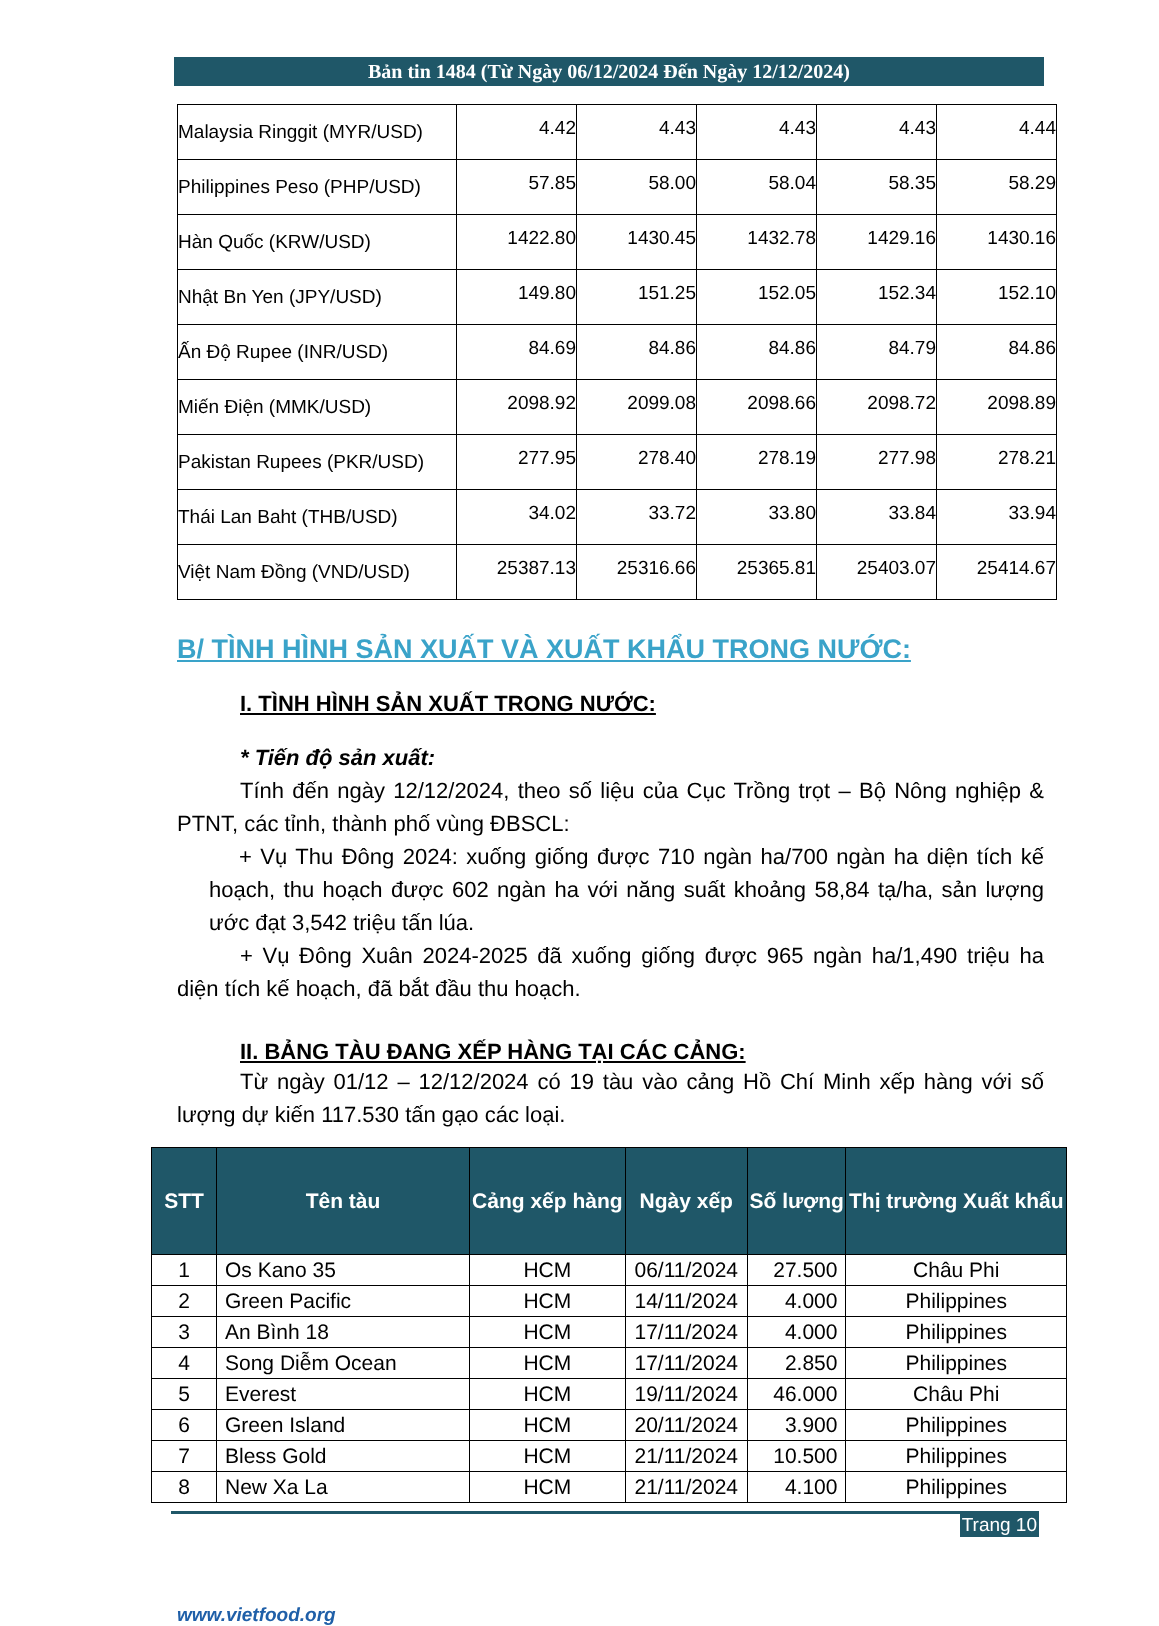Bản tin 1484 (Từ Ngày 06/12/2024 Đến Ngày 12/12/2024)
| Malaysia Ringgit (MYR/USD) | 4.42 | 4.43 | 4.43 | 4.43 | 4.44 |
| Philippines Peso (PHP/USD) | 57.85 | 58.00 | 58.04 | 58.35 | 58.29 |
| Hàn Quốc (KRW/USD) | 1422.80 | 1430.45 | 1432.78 | 1429.16 | 1430.16 |
| Nhật Bn Yen (JPY/USD) | 149.80 | 151.25 | 152.05 | 152.34 | 152.10 |
| Ấn Độ Rupee (INR/USD) | 84.69 | 84.86 | 84.86 | 84.79 | 84.86 |
| Miến Điện (MMK/USD) | 2098.92 | 2099.08 | 2098.66 | 2098.72 | 2098.89 |
| Pakistan Rupees (PKR/USD) | 277.95 | 278.40 | 278.19 | 277.98 | 278.21 |
| Thái Lan Baht (THB/USD) | 34.02 | 33.72 | 33.80 | 33.84 | 33.94 |
| Việt Nam Đồng (VND/USD) | 25387.13 | 25316.66 | 25365.81 | 25403.07 | 25414.67 |
B/ TÌNH HÌNH SẢN XUẤT VÀ XUẤT KHẨU TRONG NƯỚC:
I. TÌNH HÌNH SẢN XUẤT TRONG NƯỚC:
* Tiến độ sản xuất:
Tính đến ngày 12/12/2024, theo số liệu của Cục Trồng trọt – Bộ Nông nghiệp & PTNT, các tỉnh, thành phố vùng ĐBSCL:
+ Vụ Thu Đông 2024: xuống giống được 710 ngàn ha/700 ngàn ha diện tích kế hoạch, thu hoạch được 602 ngàn ha với năng suất khoảng 58,84 tạ/ha, sản lượng ước đạt 3,542 triệu tấn lúa.
+ Vụ Đông Xuân 2024-2025 đã xuống giống được 965 ngàn ha/1,490 triệu ha diện tích kế hoạch, đã bắt đầu thu hoạch.
II. BẢNG TÀU ĐANG XẾP HÀNG TẠI CÁC CẢNG:
Từ ngày 01/12 – 12/12/2024 có 19 tàu vào cảng Hồ Chí Minh xếp hàng với số lượng dự kiến 117.530 tấn gạo các loại.
| STT | Tên tàu | Cảng xếp hàng | Ngày xếp | Số lượng | Thị trường Xuất khẩu |
| --- | --- | --- | --- | --- | --- |
| 1 | Os Kano 35 | HCM | 06/11/2024 | 27.500 | Châu Phi |
| 2 | Green Pacific | HCM | 14/11/2024 | 4.000 | Philippines |
| 3 | An Bình 18 | HCM | 17/11/2024 | 4.000 | Philippines |
| 4 | Song Diễm Ocean | HCM | 17/11/2024 | 2.850 | Philippines |
| 5 | Everest | HCM | 19/11/2024 | 46.000 | Châu Phi |
| 6 | Green Island | HCM | 20/11/2024 | 3.900 | Philippines |
| 7 | Bless Gold | HCM | 21/11/2024 | 10.500 | Philippines |
| 8 | New Xa La | HCM | 21/11/2024 | 4.100 | Philippines |
Trang 10
www.vietfood.org